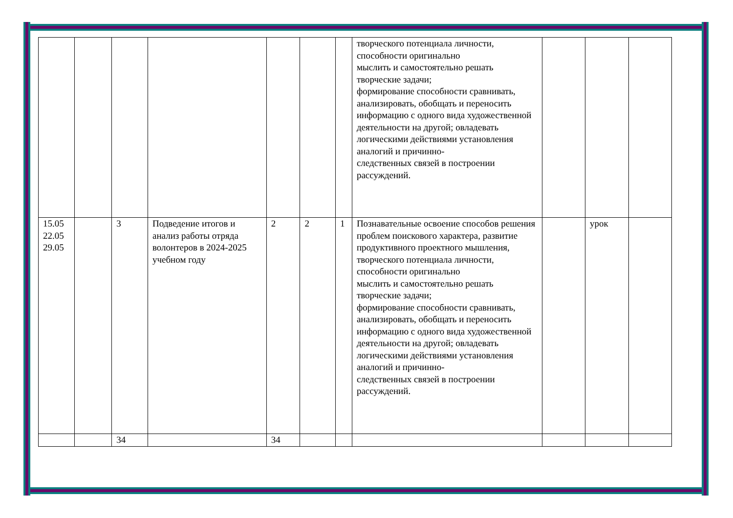| | | | | | | | творческого потенциала личности, способности оригинально мыслить и самостоятельно решать творческие задачи; формирование способности сравнивать, анализировать, обобщать и переносить информацию с одного вида художественной деятельности на другой; овладевать логическими действиями установления аналогий и причинно- следственных связей в построении рассуждений. | | | |
| 15.05 22.05 29.05 | | 3 | Подведение итогов и анализ работы отряда волонтеров в 2024-2025 учебном году | 2 | 2 | 1 | Познавательные освоение способов решения проблем поискового характера, развитие продуктивного проектного мышления, творческого потенциала личности, способности оригинально мыслить и самостоятельно решать творческие задачи; формирование способности сравнивать, анализировать, обобщать и переносить информацию с одного вида художественной деятельности на другой; овладевать логическими действиями установления аналогий и причинно- следственных связей в построении рассуждений. | | урок | |
| | | 34 | | 34 | | | | | | |